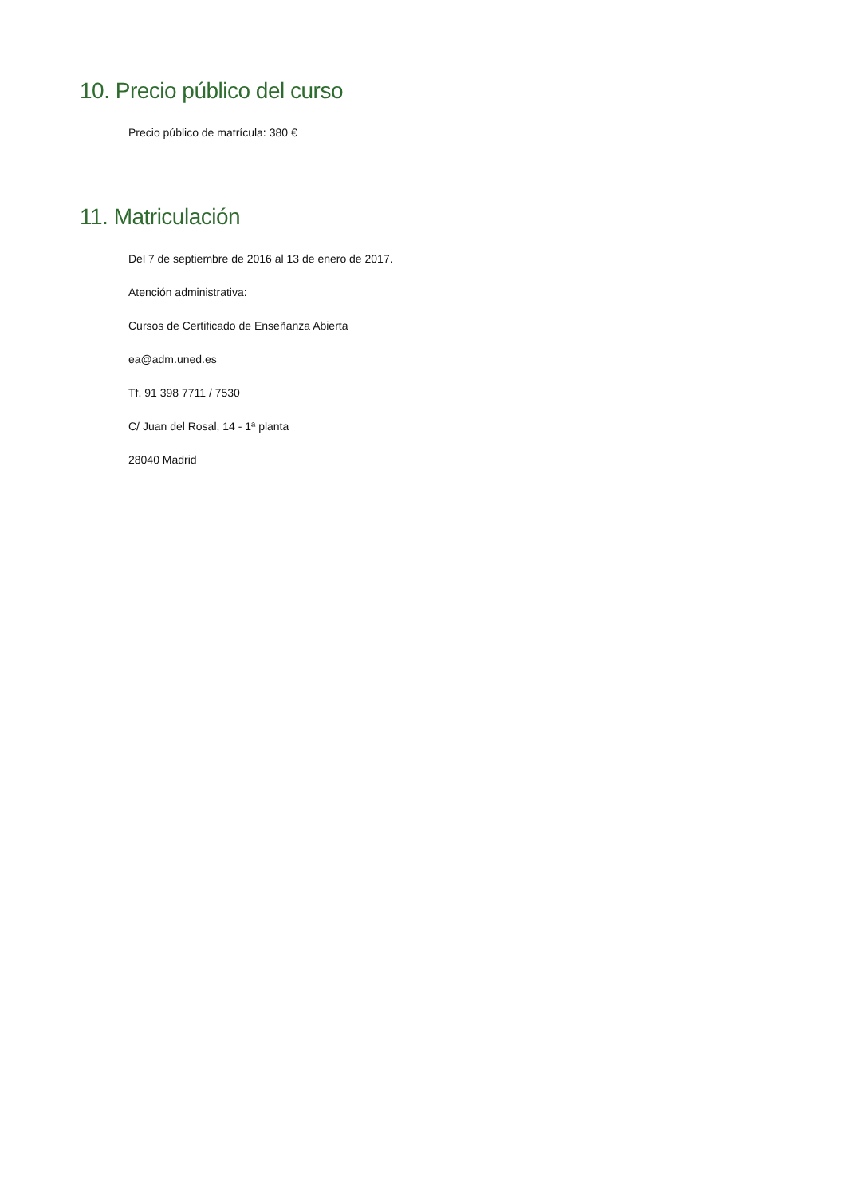10. Precio público del curso
Precio público de matrícula: 380 €
11. Matriculación
Del 7 de septiembre de 2016 al 13 de enero de 2017.
Atención administrativa:
Cursos de Certificado de Enseñanza Abierta
ea@adm.uned.es
Tf. 91 398 7711 / 7530
C/ Juan del Rosal, 14 - 1ª planta
28040 Madrid